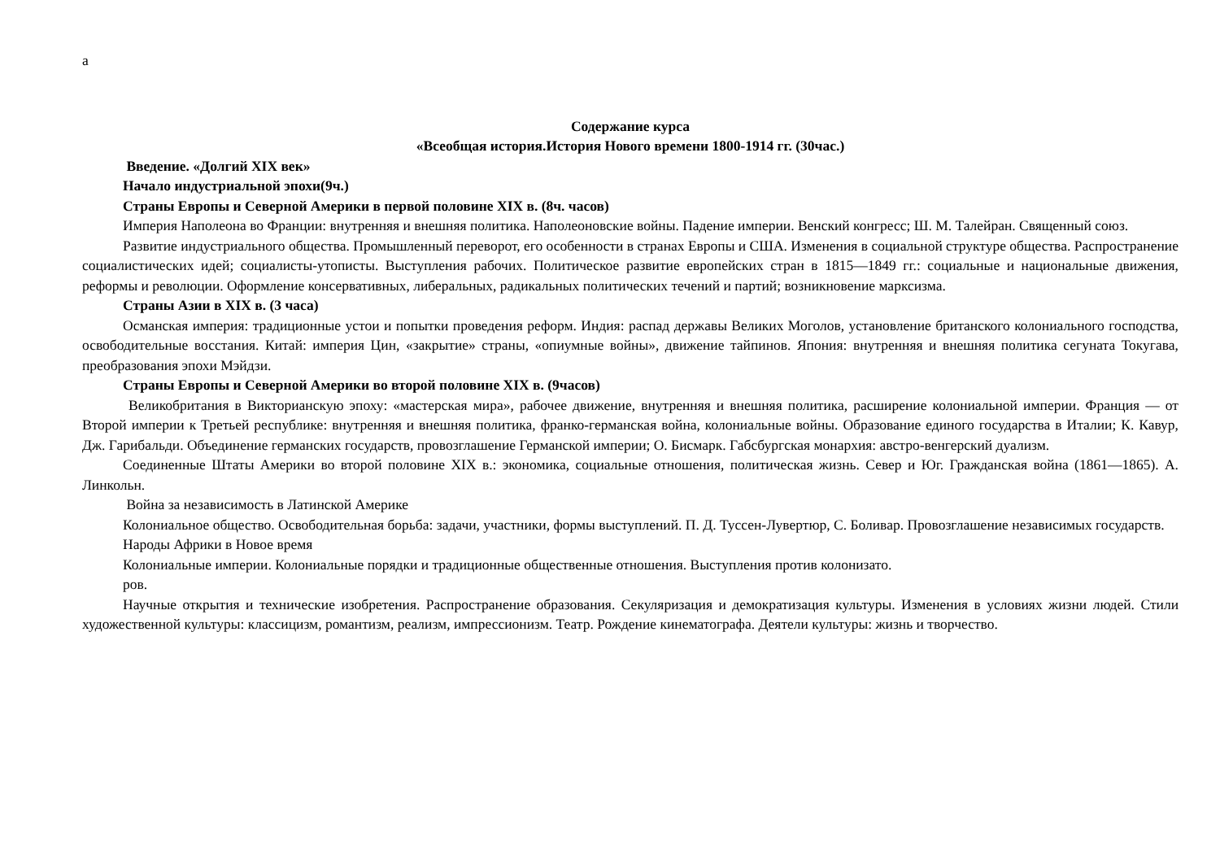а
Содержание курса
«Всеобщая история.История Нового времени 1800-1914 гг. (30час.)
Введение. «Долгий XIX век»
Начало индустриальной эпохи(9ч.)
Страны Европы и Северной Америки в первой половине XIX в. (8ч. часов)
Империя Наполеона во Франции: внутренняя и внешняя политика. Наполеоновские войны. Падение империи. Венский конгресс; Ш. М. Талейран. Священный союз.
Развитие индустриального общества. Промышленный переворот, его особенности в странах Европы и США. Изменения в социальной структуре общества. Распространение социалистических идей; социалисты-утописты. Выступления рабочих. Политическое развитие европейских стран в 1815—1849 гг.: социальные и национальные движения, реформы и революции. Оформление консервативных, либеральных, радикальных политических течений и партий; возникновение марксизма.
Страны Азии в XIX в. (3 часа)
Османская империя: традиционные устои и попытки проведения реформ. Индия: распад державы Великих Моголов, установление британского колониального господства, освободительные восстания. Китай: империя Цин, «закрытие» страны, «опиумные войны», движение тайпинов. Япония: внутренняя и внешняя политика сегуната Токугава, преобразования эпохи Мэйдзи.
Страны Европы и Северной Америки во второй половине XIX в. (9часов)
Великобритания в Викторианскую эпоху: «мастерская мира», рабочее движение, внутренняя и внешняя политика, расширение колониальной империи. Франция — от Второй империи к Третьей республике: внутренняя и внешняя политика, франко-германская война, колониальные войны. Образование единого государства в Италии; К. Кавур, Дж. Гарибальди. Объединение германских государств, провозглашение Германской империи; О. Бисмарк. Габсбургская монархия: австро-венгерский дуализм.
Соединенные Штаты Америки во второй половине XIX в.: экономика, социальные отношения, политическая жизнь. Север и Юг. Гражданская война (1861—1865). А. Линкольн.
Война за независимость в Латинской Америке
Колониальное общество. Освободительная борьба: задачи, участники, формы выступлений. П. Д. Туссен-Лувертюр, С. Боливар. Провозглашение независимых государств.
Народы Африки в Новое время
Колониальные империи. Колониальные порядки и традиционные общественные отношения. Выступления против колонизато.
ров.
Научные открытия и технические изобретения. Распространение образования. Секуляризация и демократизация культуры. Изменения в условиях жизни людей. Стили художественной культуры: классицизм, романтизм, реализм, импрессионизм. Театр. Рождение кинематографа. Деятели культуры: жизнь и творчество.